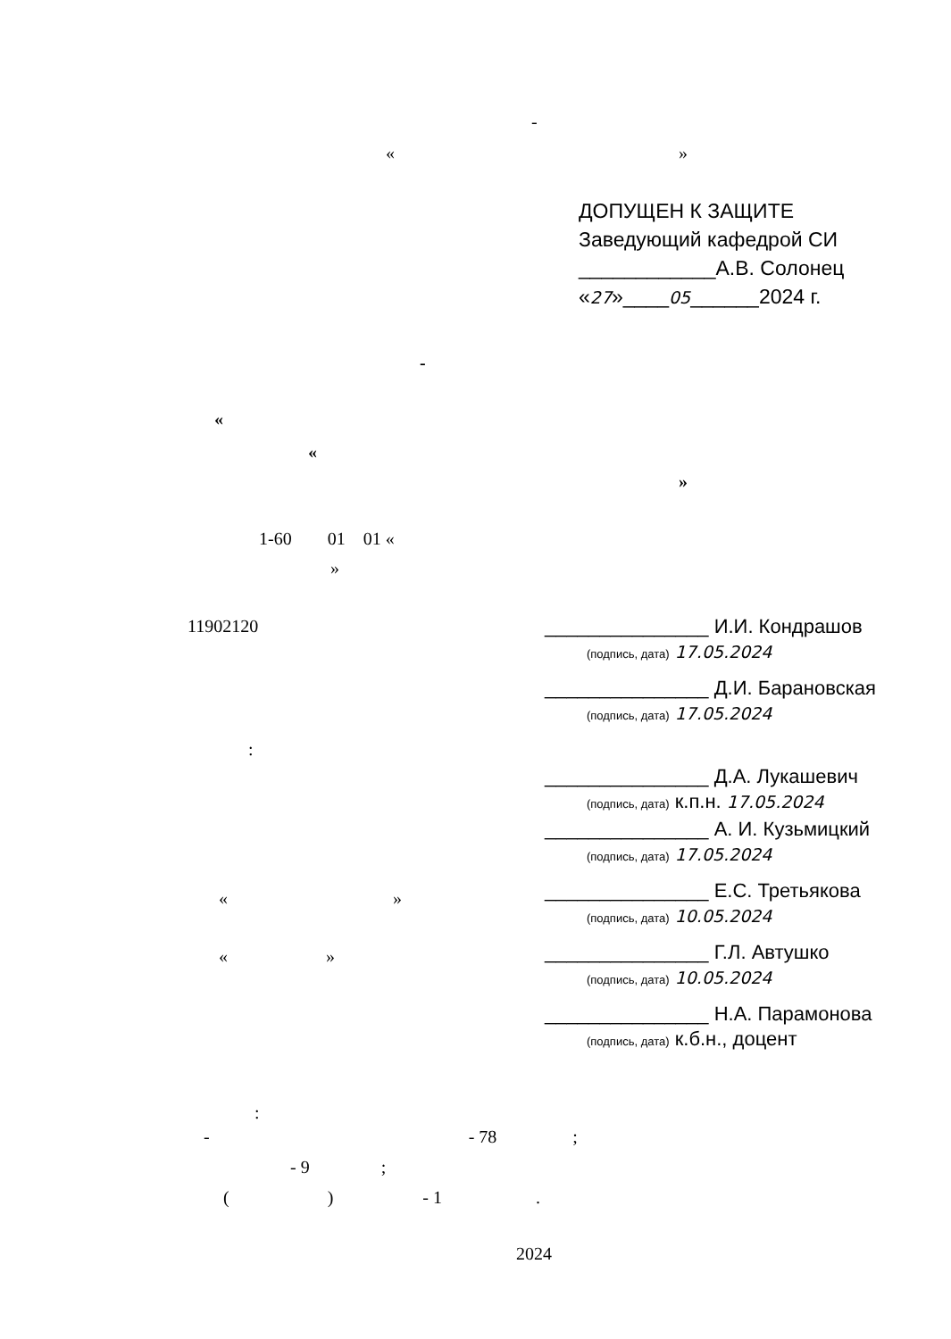-
« »
ДОПУЩЕН К ЗАЩИТЕ
Заведующий кафедрой СИ
____________А.В. Солонец
«27»____05______2024 г.
-
«
«
»
1-60 01 01 «
»
11902120
:
« »
« »
_______________ И.И. Кондрашов
(подпись, дата) 17.05.2024
_______________ Д.И. Барановская
(подпись, дата) 17.05.2024
_______________ Д.А. Лукашевич
(подпись, дата) к.п.н. 17.05.2024
_______________ А. И. Кузьмицкий
(подпись, дата) 17.05.2024
_______________ Е.С. Третьякова
(подпись, дата) 10.05.2024
_______________ Г.Л. Автушко
(подпись, дата) 10.05.2024
_______________ Н.А. Парамонова
(подпись, дата) к.б.н., доцент
:
- - 78 ;
- 9 ;
( ) - 1 .
2024